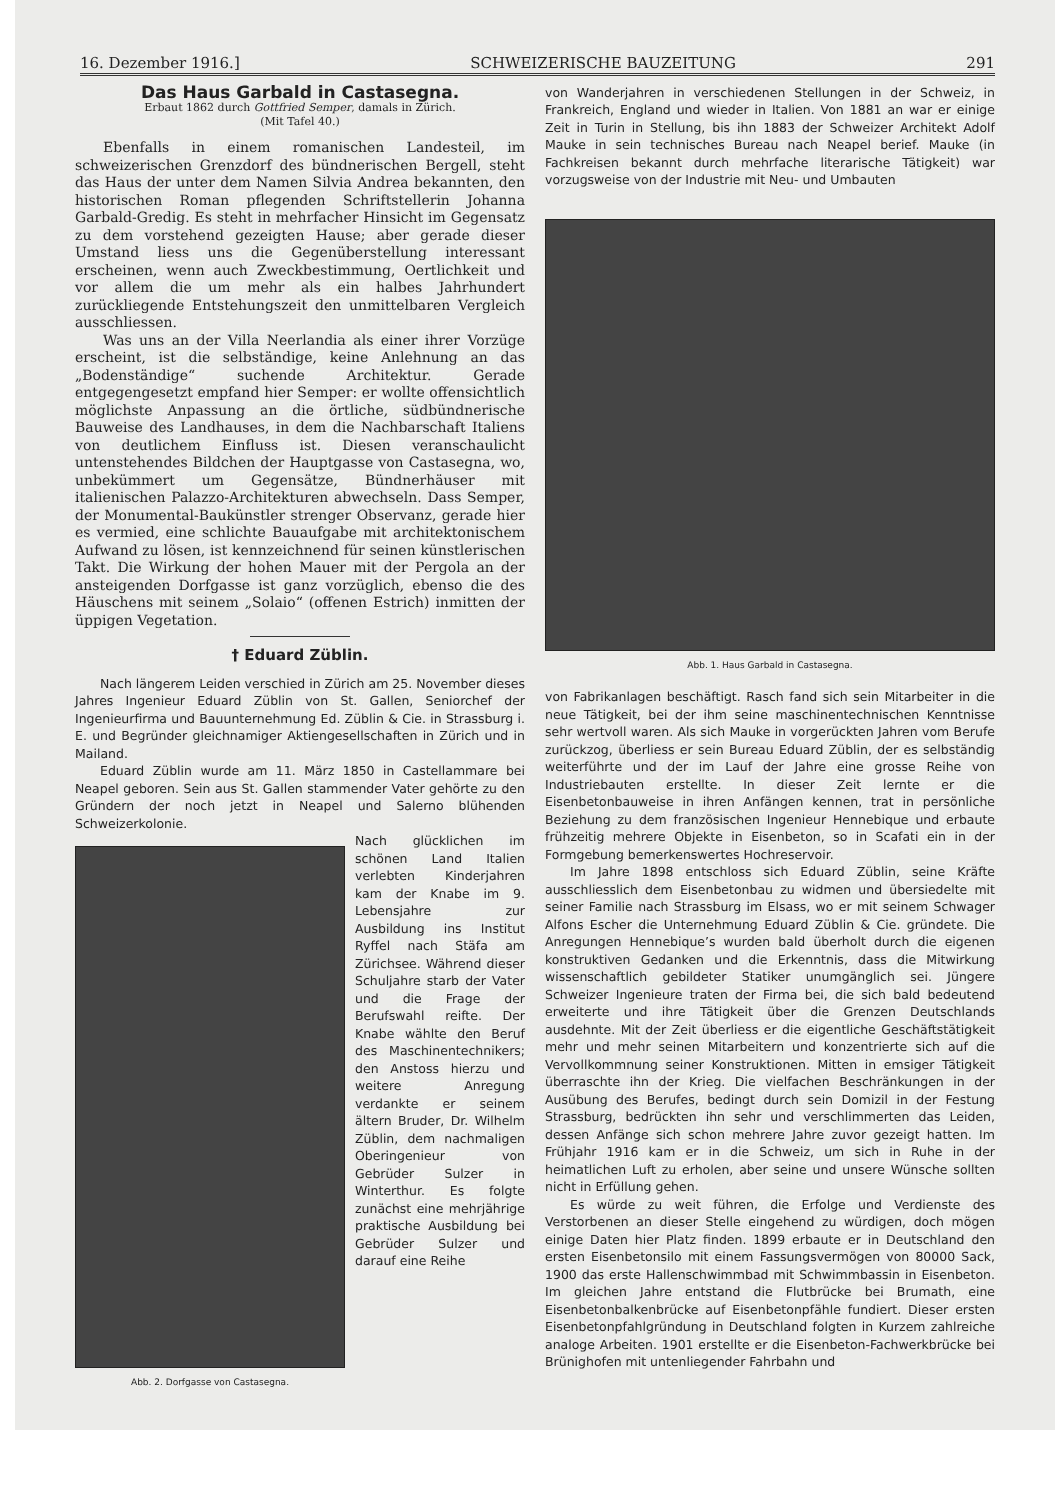16. Dezember 1916.] SCHWEIZERISCHE BAUZEITUNG 291
Das Haus Garbald in Castasegna.
Erbaut 1862 durch Gottfried Semper, damals in Zürich.
(Mit Tafel 40.)
Ebenfalls in einem romanischen Landesteil, im schweizerischen Grenzdorf des bündnerischen Bergell, steht das Haus der unter dem Namen Silvia Andrea bekannten, den historischen Roman pflegenden Schriftstellerin Johanna Garbald-Gredig. Es steht in mehrfacher Hinsicht im Gegensatz zu dem vorstehend gezeigten Hause; aber gerade dieser Umstand liess uns die Gegenüberstellung interessant erscheinen, wenn auch Zweckbestimmung, Oertlichkeit und vor allem die um mehr als ein halbes Jahrhundert zurückliegende Entstehungszeit den unmittelbaren Vergleich ausschliessen.
Was uns an der Villa Neerlandia als einer ihrer Vorzüge erscheint, ist die selbständige, keine Anlehnung an das „Bodenständige“ suchende Architektur. Gerade entgegengesetzt empfand hier Semper: er wollte offensichtlich möglichste Anpassung an die örtliche, südbündnerische Bauweise des Landhauses, in dem die Nachbarschaft Italiens von deutlichem Einfluss ist. Diesen veranschaulicht untenstehendes Bildchen der Hauptgasse von Castasegna, wo, unbekümmert um Gegensätze, Bündnerhäuser mit italienischen Palazzo-Architekturen abwechseln. Dass Semper, der Monumental-Baukünstler strenger Observanz, gerade hier es vermied, eine schlichte Bauaufgabe mit architektonischem Aufwand zu lösen, ist kennzeichnend für seinen künstlerischen Takt. Die Wirkung der hohen Mauer mit der Pergola an der ansteigenden Dorfgasse ist ganz vorzüglich, ebenso die des Häuschens mit seinem „Solaio“ (offenen Estrich) inmitten der üppigen Vegetation.
† Eduard Züblin.
Nach längerem Leiden verschied in Zürich am 25. November dieses Jahres Ingenieur Eduard Züblin von St. Gallen, Seniorchef der Ingenieurfirma und Bauunternehmung Ed. Züblin & Cie. in Strassburg i. E. und Begründer gleichnamiger Aktiengesellschaften in Zürich und in Mailand.
Eduard Züblin wurde am 11. März 1850 in Castellammare bei Neapel geboren. Sein aus St. Gallen stammender Vater gehörte zu den Gründern der noch jetzt in Neapel und Salerno blühenden Schweizerkolonie.
Abb. 2. Dorfgasse von Castasegna.
Nach glücklichen im schönen Land Italien verlebten Kinderjahren kam der Knabe im 9. Lebensjahre zur Ausbildung ins Institut Ryffel nach Stäfa am Zürichsee. Während dieser Schuljahre starb der Vater und die Frage der Berufswahl reifte. Der Knabe wählte den Beruf des Maschinentechnikers; den Anstoss hierzu und weitere Anregung verdankte er seinem ältern Bruder, Dr. Wilhelm Züblin, dem nachmaligen Oberingenieur von Gebrüder Sulzer in Winterthur. Es folgte zunächst eine mehrjährige praktische Ausbildung bei Gebrüder Sulzer und darauf eine Reihe
von Wanderjahren in verschiedenen Stellungen in der Schweiz, in Frankreich, England und wieder in Italien. Von 1881 an war er einige Zeit in Turin in Stellung, bis ihn 1883 der Schweizer Architekt Adolf Mauke in sein technisches Bureau nach Neapel berief. Mauke (in Fachkreisen bekannt durch mehrfache literarische Tätigkeit) war vorzugsweise von der Industrie mit Neu- und Umbauten
Abb. 1. Haus Garbald in Castasegna.
von Fabrikanlagen beschäftigt. Rasch fand sich sein Mitarbeiter in die neue Tätigkeit, bei der ihm seine maschinentechnischen Kenntnisse sehr wertvoll waren. Als sich Mauke in vorgerückten Jahren vom Berufe zurückzog, überliess er sein Bureau Eduard Züblin, der es selbständig weiterführte und der im Lauf der Jahre eine grosse Reihe von Industriebauten erstellte. In dieser Zeit lernte er die Eisenbetonbauweise in ihren Anfängen kennen, trat in persönliche Beziehung zu dem französischen Ingenieur Hennebique und erbaute frühzeitig mehrere Objekte in Eisenbeton, so in Scafati ein in der Formgebung bemerkenswertes Hochreservoir.
Im Jahre 1898 entschloss sich Eduard Züblin, seine Kräfte ausschliesslich dem Eisenbetonbau zu widmen und übersiedelte mit seiner Familie nach Strassburg im Elsass, wo er mit seinem Schwager Alfons Escher die Unternehmung Eduard Züblin & Cie. gründete. Die Anregungen Hennebique’s wurden bald überholt durch die eigenen konstruktiven Gedanken und die Erkenntnis, dass die Mitwirkung wissenschaftlich gebildeter Statiker unumgänglich sei. Jüngere Schweizer Ingenieure traten der Firma bei, die sich bald bedeutend erweiterte und ihre Tätigkeit über die Grenzen Deutschlands ausdehnte. Mit der Zeit überliess er die eigentliche Geschäftstätigkeit mehr und mehr seinen Mitarbeitern und konzentrierte sich auf die Vervollkommnung seiner Konstruktionen. Mitten in emsiger Tätigkeit überraschte ihn der Krieg. Die vielfachen Beschränkungen in der Ausübung des Berufes, bedingt durch sein Domizil in der Festung Strassburg, bedrückten ihn sehr und verschlimmerten das Leiden, dessen Anfänge sich schon mehrere Jahre zuvor gezeigt hatten. Im Frühjahr 1916 kam er in die Schweiz, um sich in Ruhe in der heimatlichen Luft zu erholen, aber seine und unsere Wünsche sollten nicht in Erfüllung gehen.
Es würde zu weit führen, die Erfolge und Verdienste des Verstorbenen an dieser Stelle eingehend zu würdigen, doch mögen einige Daten hier Platz finden. 1899 erbaute er in Deutschland den ersten Eisenbetonsilo mit einem Fassungsvermögen von 80000 Sack, 1900 das erste Hallenschwimmbad mit Schwimmbassin in Eisenbeton. Im gleichen Jahre entstand die Flutbrücke bei Brumath, eine Eisenbetonbalkenbrücke auf Eisenbetonpfähle fundiert. Dieser ersten Eisenbetonpfahlgründung in Deutschland folgten in Kurzem zahlreiche analoge Arbeiten. 1901 erstellte er die Eisenbeton-Fachwerkbrücke bei Brünighofen mit untenliegender Fahrbahn und